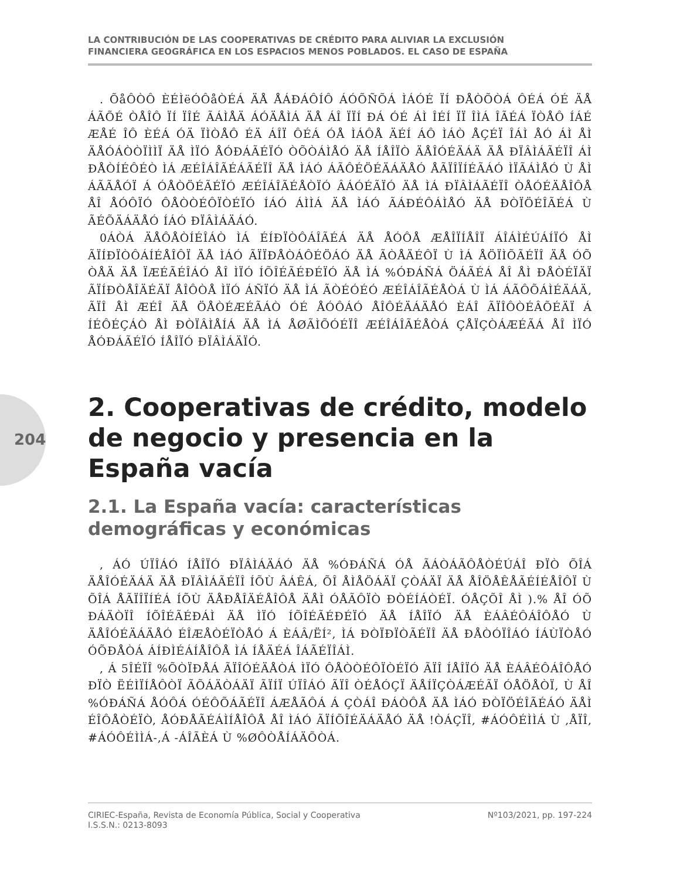LA CONTRIBUCIÓN DE LAS COOPERATIVAS DE CRÉDITO PARA ALIVIAR LA EXCLUSIÓN
FINANCIERA GEOGRÁFICA EN LOS ESPACIOS MENOS POBLADOS. EL CASO DE ESPAÑA
204
. ÕåÔÒÔ ÈÉÌëÓÔåÒÉÁ ÄÅ ÅÁÐÁÔÍÔ ÁÓÕÑÕÁ ÌÁÓÉ ÏÍ ÐÅÒÕÒÁ ÔÉÁ ÓÉ ÄÅ ÁÃÕÉ ÒÅÎÔ ÏÍ ÏÎÉ ÃÁÌÅÄ ÁÓÄÅÌÁ ÄÅ ÁÎ ÏÏÍ ÐÁ ÓÉ ÁÌ ÎÉÍ ÏÏ ÎÌÁ ÎÃÉÁ ÏÒÅÔ ÍÁÉ ÆÅÉ ÎÔ ÈÉÁ ÓÄ ÏÌÒÅÔ ÉÄ ÁÎÏ ÔÉÁ ÓÅ ÌÁÔÅ ÄÉÍ ÁÔ ÌÁÒ ÅÇÉÏ ÎÁÌ ÅÓ ÁÌ ÅÌ ÄÅÓÁÒÒÏÌÌÏ ÄÅ ÌÏÓ ÅÓÐÁÃÉÏÓ ÒÕÒÁÌÅÓ ÄÅ ÍÅÎÏÒ ÄÅÎÓÉÄÁÄ ÄÅ ÐÏÂÌÁÃÉÏÎ ÁÌ ÐÅÒÍÉÔÉÒ ÌÁ ÆÉÎÁÎÃÉÁÃÉÏÎ ÄÅ ÌÁÓ ÁÃÔÉÖÉÄÁÄÅÓ ÅÃÏÎÏÍÉÃÁÓ ÌÏÃÁÌÅÓ Ù ÅÌ ÁÃÃÅÓÏ Á ÓÅÒÖÉÃÉÏÓ ÆÉÎÁÎÃÉÅÒÏÓ ÂÁÓÉÃÏÓ ÄÅ ÌÁ ÐÏÂÌÁÃÉÏÎ ÒÅÓÉÄÅÎÔÅ ÅÎ ÅÓÔÏÓ ÔÅÒÒÉÔÏÒÉÏÓ ÍÁÓ ÁÌÌÁ ÄÅ ÌÁÓ ÃÁÐÉÔÁÌÅÓ ÄÅ ÐÒÏÖÉÎÃÉÁ Ù ÃÉÕÄÁÄÅÓ ÍÁÓ ÐÏÂÌÁÄÁÓ.
0ÁÒÁ ÄÅÔÅÒÍÉÎÁÒ ÌÁ ÉÍÐÏÒÔÁÎÃÉÁ ÄÅ ÅÓÔÅ ÆÅÎÏÍÅÎÏ ÁÎÁÌÉÚÁÍÏÓ ÅÌ ÃÏÍÐÏÒÔÁÍÉÅÎÔÏ ÄÅ ÌÁÓ ÃÏÏÐÅÒÁÔÉÖÁÓ ÄÅ ÃÒÅÄÉÔÏ Ù ÌÁ ÅÖÏÌÕÃÉÏÎ ÄÅ ÓÕ ÒÅÄ ÄÅ ÏÆÉÃÉÎÁÓ ÅÎ ÌÏÓ ÍÕÎÉÃÉÐÉÏÓ ÄÅ ÌÁ %ÓÐÁÑÁ ÖÁÃÉÁ ÅÎ ÅÌ ÐÅÒÉÏÄÏ ÃÏÍÐÒÅÎÄÉÄÏ ÅÎÔÒÅ ÌÏÓ ÁÑÏÓ ÄÅ ÌÁ ÃÒÉÓÉÓ ÆÉÎÁÎÃÉÅÒÁ Ù ÌÁ ÁÃÔÕÁÌÉÄÁÄ, ÃÏÎ ÅÌ ÆÉÎ ÄÅ ÖÅÒÉÆÉÃÁÒ ÓÉ ÅÓÔÁÓ ÅÎÔÉÄÁÄÅÓ ÈÁÎ ÃÏÎÔÒÉÂÕÉÄÏ Á ÍÉÔÉÇÁÒ ÅÌ ÐÒÏÂÌÅÍÁ ÄÅ ÌÁ ÅØÃÌÕÓÉÏÎ ÆÉÎÁÎÃÉÅÒÁ ÇÅÏÇÒÁÆÉÃÁ ÅÎ ÌÏÓ ÅÓÐÁÃÉÏÓ ÍÅÎÏÓ ÐÏÂÌÁÄÏÓ.
2. Cooperativas de crédito, modelo de negocio y presencia en la España vacía
2.1. La España vacía: características demográficas y económicas
, ÁÓ ÚÏÎÁÓ ÍÅÎÏÓ ÐÏÂÌÁÄÁÓ ÄÅ %ÓÐÁÑÁ ÓÅ ÃÁÒÁÃÔÅÒÉÚÁÎ ÐÏÒ ÕÎÁ ÄÅÎÓÉÄÁÄ ÄÅ ÐÏÂÌÁÃÉÏÎ ÍÕÙ ÂÁÊÁ, ÕÎ ÅÌÅÖÁÄÏ ÇÒÁÄÏ ÄÅ ÅÎÖÅÊÅÃÉÍÉÅÎÔÏ Ù ÕÎÁ ÅÃÏÎÏÍÉÁ ÍÕÙ ÄÅÐÅÎÄÉÅÎÔÅ ÄÅÌ ÓÅÃÔÏÒ ÐÒÉÍÁÒÉÏ. ÓÅÇÕÎ ÅÌ ).% ÅÎ ÓÕ ÐÁÄÒÏÎ ÍÕÎÉÃÉÐÁÌ ÄÅ ÌÏÓ ÍÕÎÉÃÉÐÉÏÓ ÄÅ ÍÅÎÏÓ ÄÅ ÈÁÂÉÔÁÎÔÅÓ Ù ÄÅÎÓÉÄÁÄÅÓ ÉÎÆÅÒÉÏÒÅÓ Á ÈÁÂ/ËÍ², ÌÁ ÐÒÏÐÏÒÃÉÏÎ ÄÅ ÐÅÒÓÏÎÁÓ ÍÁÙÏÒÅÓ ÓÕÐÅÒÁ ÁÍÐÌÉÁÍÅÎÔÅ ÌÁ ÍÅÄÉÁ ÎÁÃÉÏÎÁÌ.
, Á 5ÎÉÏÎ %ÕÒÏÐÅÁ ÃÏÎÓÉÄÅÒÁ ÌÏÓ ÔÅÒÒÉÔÏÒÉÏÓ ÃÏÎ ÍÅÎÏÓ ÄÅ ÈÁÂÉÔÁÎÔÅÓ ÐÏÒ ËÉÌÏÍÅÔÒÏ ÃÕÁÄÒÁÄÏ ÃÏÍÏ ÚÏÎÁÓ ÃÏÎ ÒÉÅÓÇÏ ÄÅÍÏÇÒÁÆÉÃÏ ÓÅÖÅÒÏ, Ù ÅÎ %ÓÐÁÑÁ ÅÓÔÁ ÓÉÔÕÁÃÉÏÎ ÁÆÅÃÔÁ Á ÇÒÁÎ ÐÁÒÔÅ ÄÅ ÌÁÓ ÐÒÏÖÉÎÃÉÁÓ ÄÅÌ ÉÎÔÅÒÉÏÒ, ÅÓÐÅÃÉÁÌÍÅÎÔÅ ÅÎ ÌÁÓ ÃÏÍÕÎÉÄÁÄÅÓ ÄÅ !ÒÁÇÏÎ, #ÁÓÔÉÌÌÁ Ù ,ÅÏÎ, #ÁÓÔÉÌÌÁ-,Á -ÁÎÃÈÁ Ù %ØÔÒÅÍÁÄÕÒÁ.
CIRIEC-España, Revista de Economía Pública, Social y Cooperativa
I.S.S.N.: 0213-8093
Nº103/2021, pp. 197-224